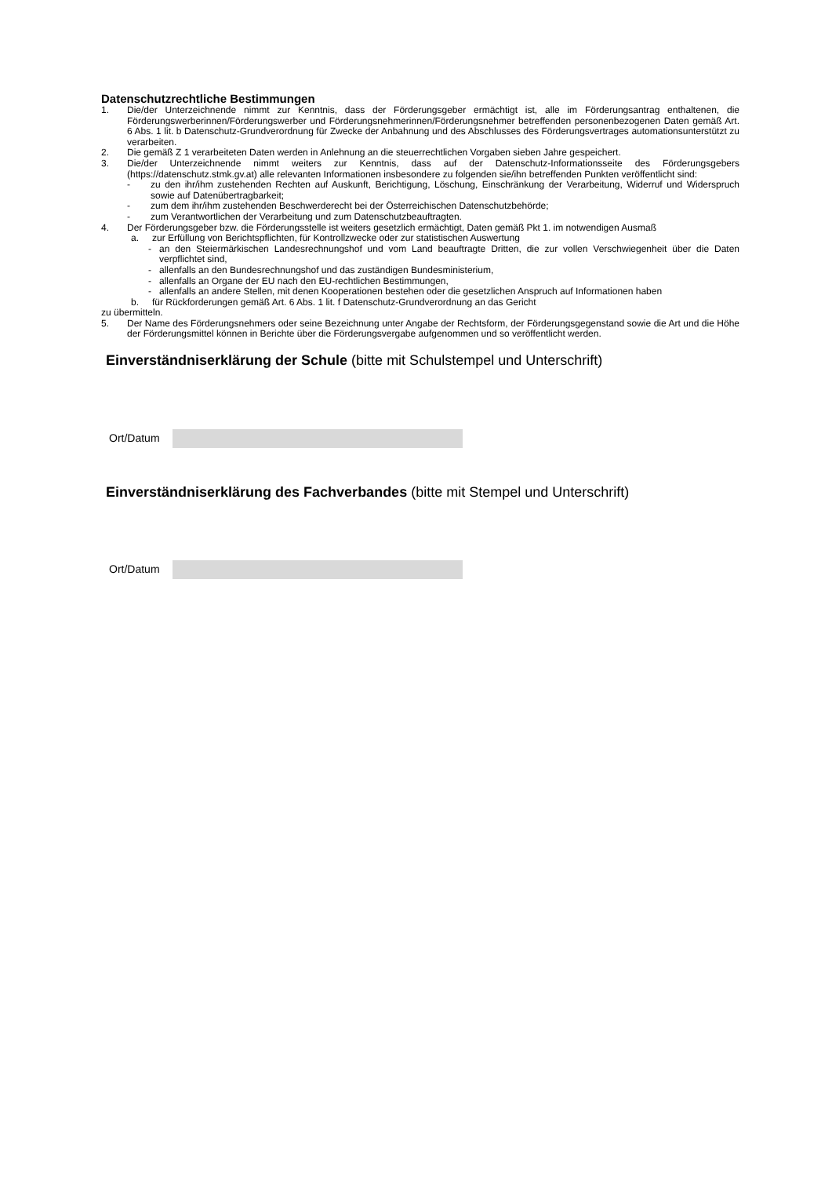Datenschutzrechtliche Bestimmungen
1. Die/der Unterzeichnende nimmt zur Kenntnis, dass der Förderungsgeber ermächtigt ist, alle im Förderungsantrag enthaltenen, die Förderungswerberinnen/Förderungswerber und Förderungsnehmerinnen/Förderungsnehmer betreffenden personenbezogenen Daten gemäß Art. 6 Abs. 1 lit. b Datenschutz-Grundverordnung für Zwecke der Anbahnung und des Abschlusses des Förderungsvertrages automationsunterstützt zu verarbeiten.
2. Die gemäß Z 1 verarbeiteten Daten werden in Anlehnung an die steuerrechtlichen Vorgaben sieben Jahre gespeichert.
3. Die/der Unterzeichnende nimmt weiters zur Kenntnis, dass auf der Datenschutz-Informationsseite des Förderungsgebers (https://datenschutz.stmk.gv.at) alle relevanten Informationen insbesondere zu folgenden sie/ihn betreffenden Punkten veröffentlicht sind:
- zu den ihr/ihm zustehenden Rechten auf Auskunft, Berichtigung, Löschung, Einschränkung der Verarbeitung, Widerruf und Widerspruch sowie auf Datenübertragbarkeit;
- zum dem ihr/ihm zustehenden Beschwerderecht bei der Österreichischen Datenschutzbehörde;
- zum Verantwortlichen der Verarbeitung und zum Datenschutzbeauftragten.
4. Der Förderungsgeber bzw. die Förderungsstelle ist weiters gesetzlich ermächtigt, Daten gemäß Pkt 1. im notwendigen Ausmaß
a. zur Erfüllung von Berichtspflichten, für Kontrollzwecke oder zur statistischen Auswertung
- an den Steiermärkischen Landesrechnungshof und vom Land beauftragte Dritten, die zur vollen Verschwiegenheit über die Daten verpflichtet sind,
- allenfalls an den Bundesrechnungshof und das zuständigen Bundesministerium,
- allenfalls an Organe der EU nach den EU-rechtlichen Bestimmungen,
- allenfalls an andere Stellen, mit denen Kooperationen bestehen oder die gesetzlichen Anspruch auf Informationen haben
b. für Rückforderungen gemäß Art. 6 Abs. 1 lit. f Datenschutz-Grundverordnung an das Gericht
zu übermitteln.
5. Der Name des Förderungsnehmers oder seine Bezeichnung unter Angabe der Rechtsform, der Förderungsgegenstand sowie die Art und die Höhe der Förderungsmittel können in Berichte über die Förderungsvergabe aufgenommen und so veröffentlicht werden.
Einverständniserklärung der Schule (bitte mit Schulstempel und Unterschrift)
Ort/Datum
Einverständniserklärung des Fachverbandes (bitte mit Stempel und Unterschrift)
Ort/Datum